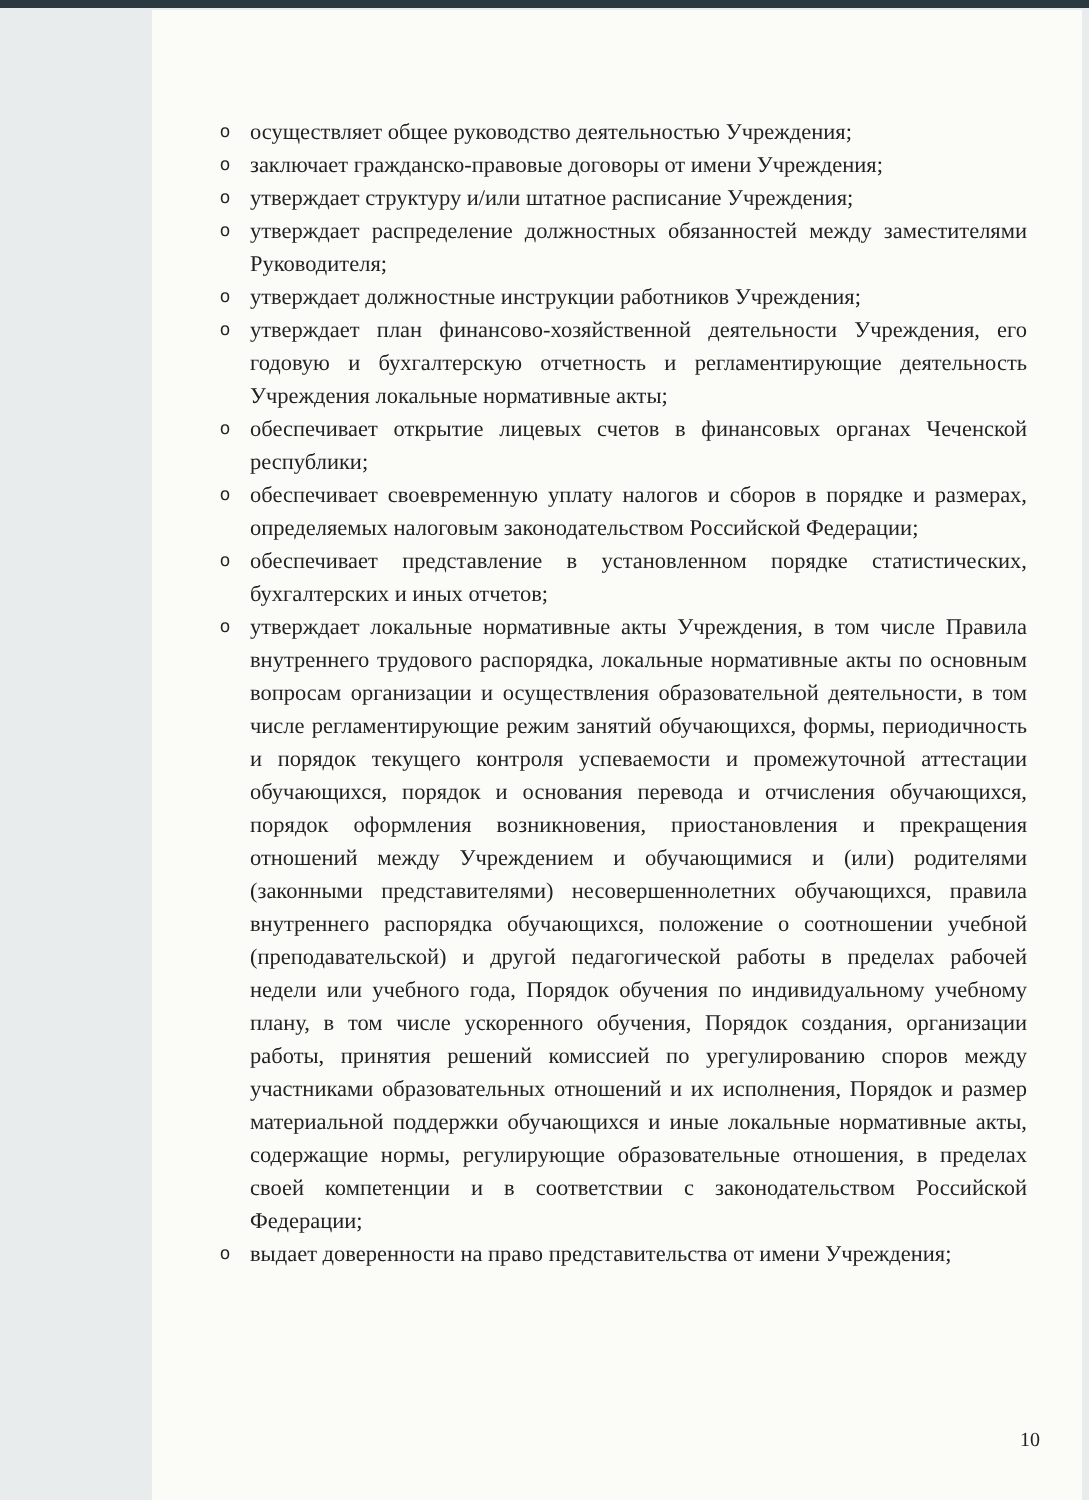oосуществляет общее руководство деятельностью Учреждения;
oзаключает гражданско-правовые договоры от имени Учреждения;
oутверждает структуру и/или штатное расписание Учреждения;
oутверждает распределение должностных обязанностей между заместителями Руководителя;
oутверждает должностные инструкции работников Учреждения;
oутверждает план финансово-хозяйственной деятельности Учреждения, его годовую и бухгалтерскую отчетность и регламентирующие деятельность Учреждения локальные нормативные акты;
oобеспечивает открытие лицевых счетов в финансовых органах Чеченской республики;
oобеспечивает своевременную уплату налогов и сборов в порядке и размерах, определяемых налоговым законодательством Российской Федерации;
oобеспечивает представление в установленном порядке статистических, бухгалтерских и иных отчетов;
oутверждает локальные нормативные акты Учреждения, в том числе Правила внутреннего трудового распорядка, локальные нормативные акты по основным вопросам организации и осуществления образовательной деятельности, в том числе регламентирующие режим занятий обучающихся, формы, периодичность и порядок текущего контроля успеваемости и промежуточной аттестации обучающихся, порядок и основания перевода и отчисления обучающихся, порядок оформления возникновения, приостановления и прекращения отношений между Учреждением и обучающимися и (или) родителями (законными представителями) несовершеннолетних обучающихся, правила внутреннего распорядка обучающихся, положение о соотношении учебной (преподавательской) и другой педагогической работы в пределах рабочей недели или учебного года, Порядок обучения по индивидуальному учебному плану, в том числе ускоренного обучения, Порядок создания, организации работы, принятия решений комиссией по урегулированию споров между участниками образовательных отношений и их исполнения, Порядок и размер материальной поддержки обучающихся и иные локальные нормативные акты, содержащие нормы, регулирующие образовательные отношения, в пределах своей компетенции и в соответствии с законодательством Российской Федерации;
oвыдает доверенности на право представительства от имени Учреждения;
10